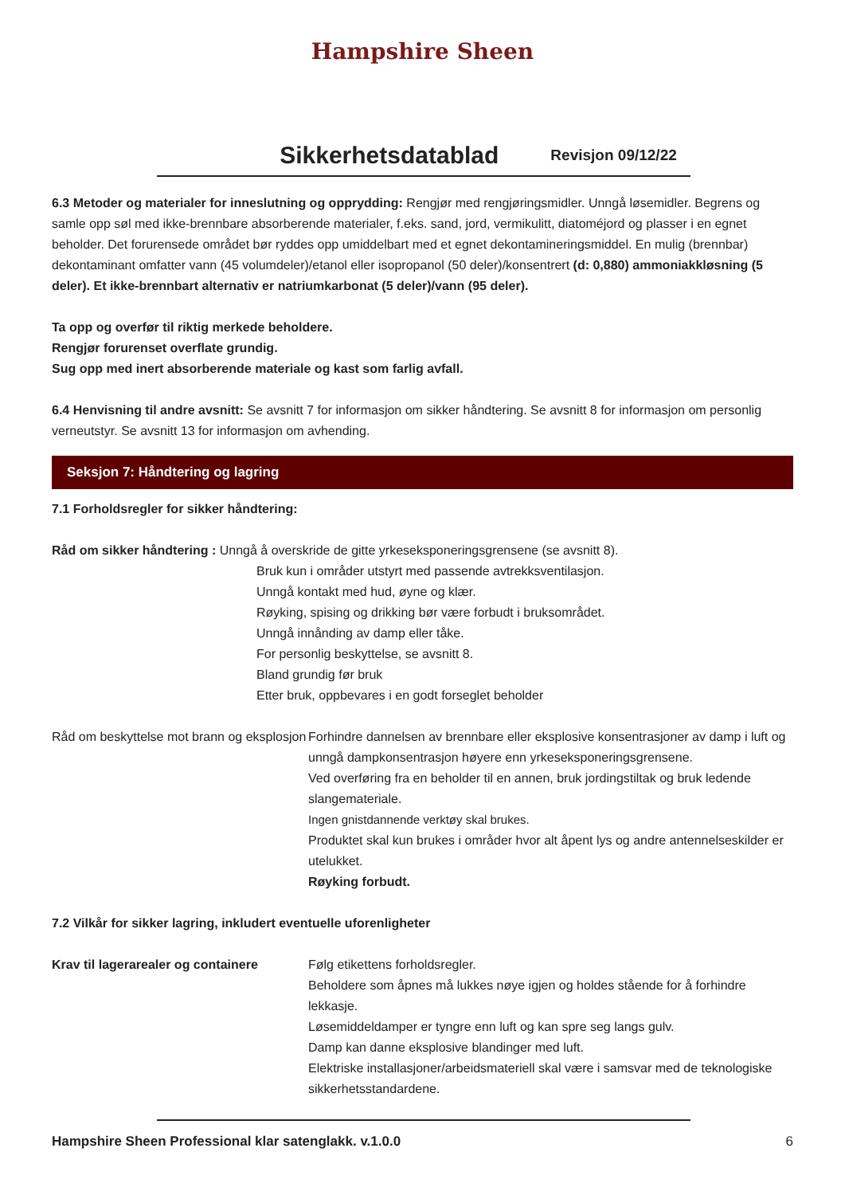Hampshire Sheen
Sikkerhetsdatablad
Revisjon 09/12/22
6.3 Metoder og materialer for inneslutning og opprydding: Rengjør med rengjøringsmidler. Unngå løsemidler. Begrens og samle opp søl med ikke-brennbare absorberende materialer, f.eks. sand, jord, vermikulitt, diatoméjord og plasser i en egnet beholder. Det forurensede området bør ryddes opp umiddelbart med et egnet dekontamineringsmiddel. En mulig (brennbar) dekontaminant omfatter vann (45 volumdeler)/etanol eller isopropanol (50 deler)/konsentrert (d: 0,880) ammoniakkløsning (5 deler). Et ikke-brennbart alternativ er natriumkarbonat (5 deler)/vann (95 deler).
Ta opp og overfør til riktig merkede beholdere.
Rengjør forurenset overflate grundig.
Sug opp med inert absorberende materiale og kast som farlig avfall.
6.4 Henvisning til andre avsnitt: Se avsnitt 7 for informasjon om sikker håndtering. Se avsnitt 8 for informasjon om personlig verneutstyr. Se avsnitt 13 for informasjon om avhending.
Seksjon 7: Håndtering og lagring
7.1 Forholdsregler for sikker håndtering:
Råd om sikker håndtering : Unngå å overskride de gitte yrkeseksponeringsgrensene (se avsnitt 8).
Bruk kun i områder utstyrt med passende avtrekksventilasjon.
Unngå kontakt med hud, øyne og klær.
Røyking, spising og drikking bør være forbudt i bruksområdet.
Unngå innånding av damp eller tåke.
For personlig beskyttelse, se avsnitt 8.
Bland grundig før bruk
Etter bruk, oppbevares i en godt forseglet beholder
Råd om beskyttelse mot brann og eksplosjon
Forhindre dannelsen av brennbare eller eksplosive konsentrasjoner av damp i luft og unngå dampkonsentrasjon høyere enn yrkeseksponeringsgrensene.
Ved overføring fra en beholder til en annen, bruk jordingstiltak og bruk ledende slangemateriale.
Ingen gnistdannende verktøy skal brukes.
Produktet skal kun brukes i områder hvor alt åpent lys og andre antennelseskilder er utelukket.
Røyking forbudt.
7.2 Vilkår for sikker lagring, inkludert eventuelle uforenligheter
Krav til lagerarealer og containere
Følg etikettens forholdsregler.
Beholdere som åpnes må lukkes nøye igjen og holdes stående for å forhindre lekkasje.
Løsemiddeldamper er tyngre enn luft og kan spre seg langs gulv.
Damp kan danne eksplosive blandinger med luft.
Elektriske installasjoner/arbeidsmateriell skal være i samsvar med de teknologiske sikkerhetsstandardene.
Hampshire Sheen Professional klar satenglakk. v.1.0.0 6